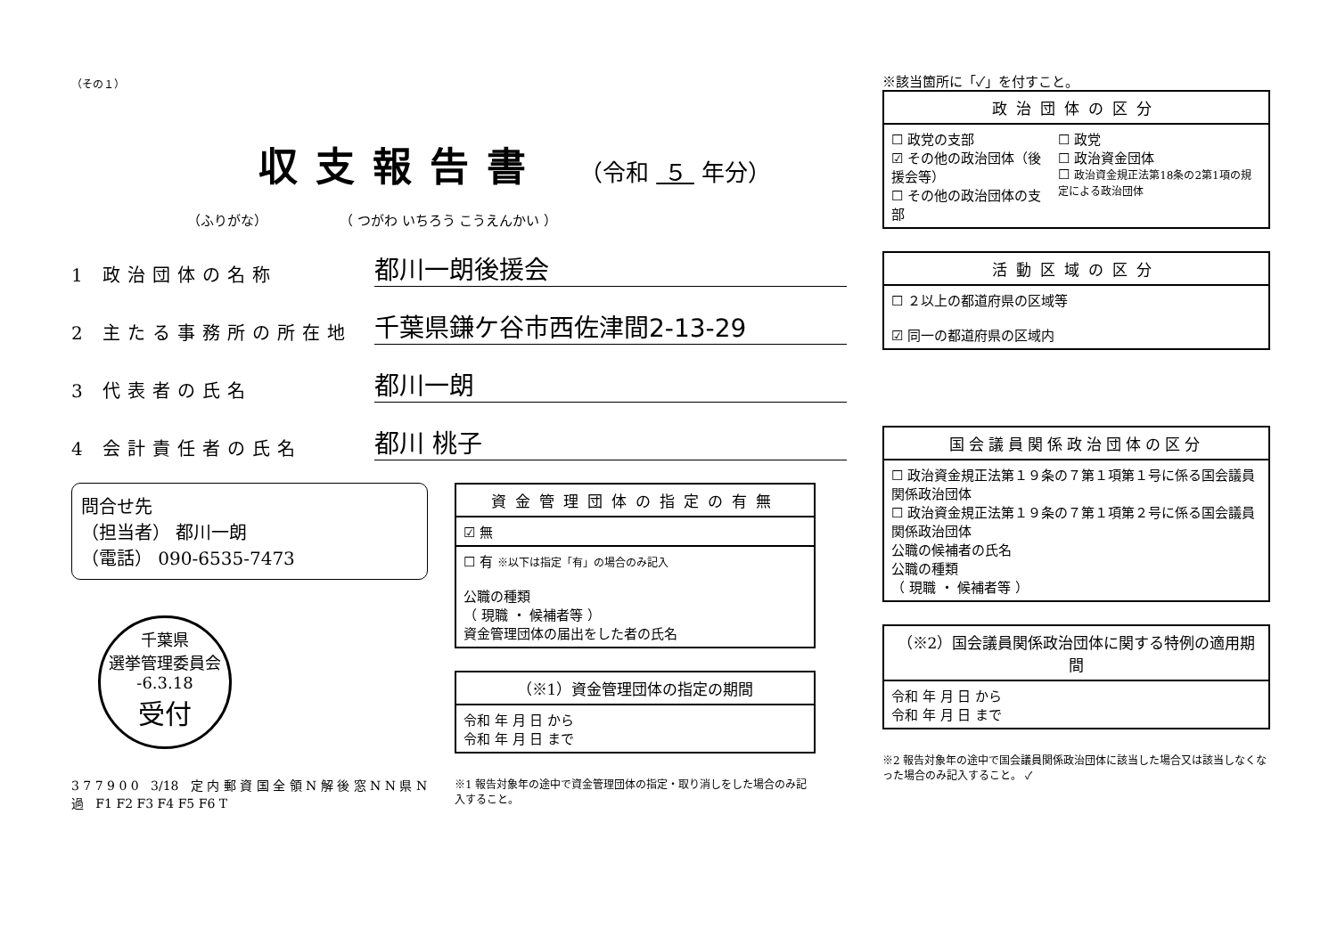（その１）
収支報告書 （令和 ５ 年分）
（ふりがな） （ つがわ いちろう こうえんかい ）
1 政治団体の名称
都川一朗後援会
2 主たる事務所の所在地
千葉県鎌ケ谷市西佐津間2-13-29
3 代表者の氏名
都川一朗
4 会計責任者の氏名
都川 桃子
問合せ先
（担当者） 都川一朗
（電話） 090-6535-7473
千葉県
選挙管理委員会
-6.3.18
受付
3 7 7 9 0 0 3/18 定 内 郵 資 国 全 領 N 解 後 窓 N N 県 N 過 F1 F2 F3 F4 F5 F6 T
| 資金管理団体の指定の有無 |
| --- |
| ☑ 無 |
| ☐ 有 ※以下は指定「有」の場合のみ記入 公職の種類 （ 現職 ・ 候補者等 ） 資金管理団体の届出をした者の氏名 |
| （※1）資金管理団体の指定の期間 |
| --- |
| 令和 年 月 日 から 令和 年 月 日 まで |
※1 報告対象年の途中で資金管理団体の指定・取り消しをした場合のみ記入すること。
※該当箇所に「✓」を付すこと。
| 政治団体の区分 | |
| --- | --- |
| ☐ 政党の支部 ☑ その他の政治団体（後援会等） ☐ その他の政治団体の支部 | ☐ 政党 ☐ 政治資金団体 ☐ 政治資金規正法第18条の2第1項の規定による政治団体 |
| 活動区域の区分 |
| --- |
| ☐ ２以上の都道府県の区域等 ☑ 同一の都道府県の区域内 |
| 国会議員関係政治団体の区分 |
| --- |
| ☐ 政治資金規正法第１９条の７第１項第１号に係る国会議員関係政治団体 ☐ 政治資金規正法第１９条の７第１項第２号に係る国会議員関係政治団体 公職の候補者の氏名 公職の種類 （ 現職 ・ 候補者等 ） |
| （※2）国会議員関係政治団体に関する特例の適用期間 |
| --- |
| 令和 年 月 日 から 令和 年 月 日 まで |
※2 報告対象年の途中で国会議員関係政治団体に該当した場合又は該当しなくなった場合のみ記入すること。 ✓